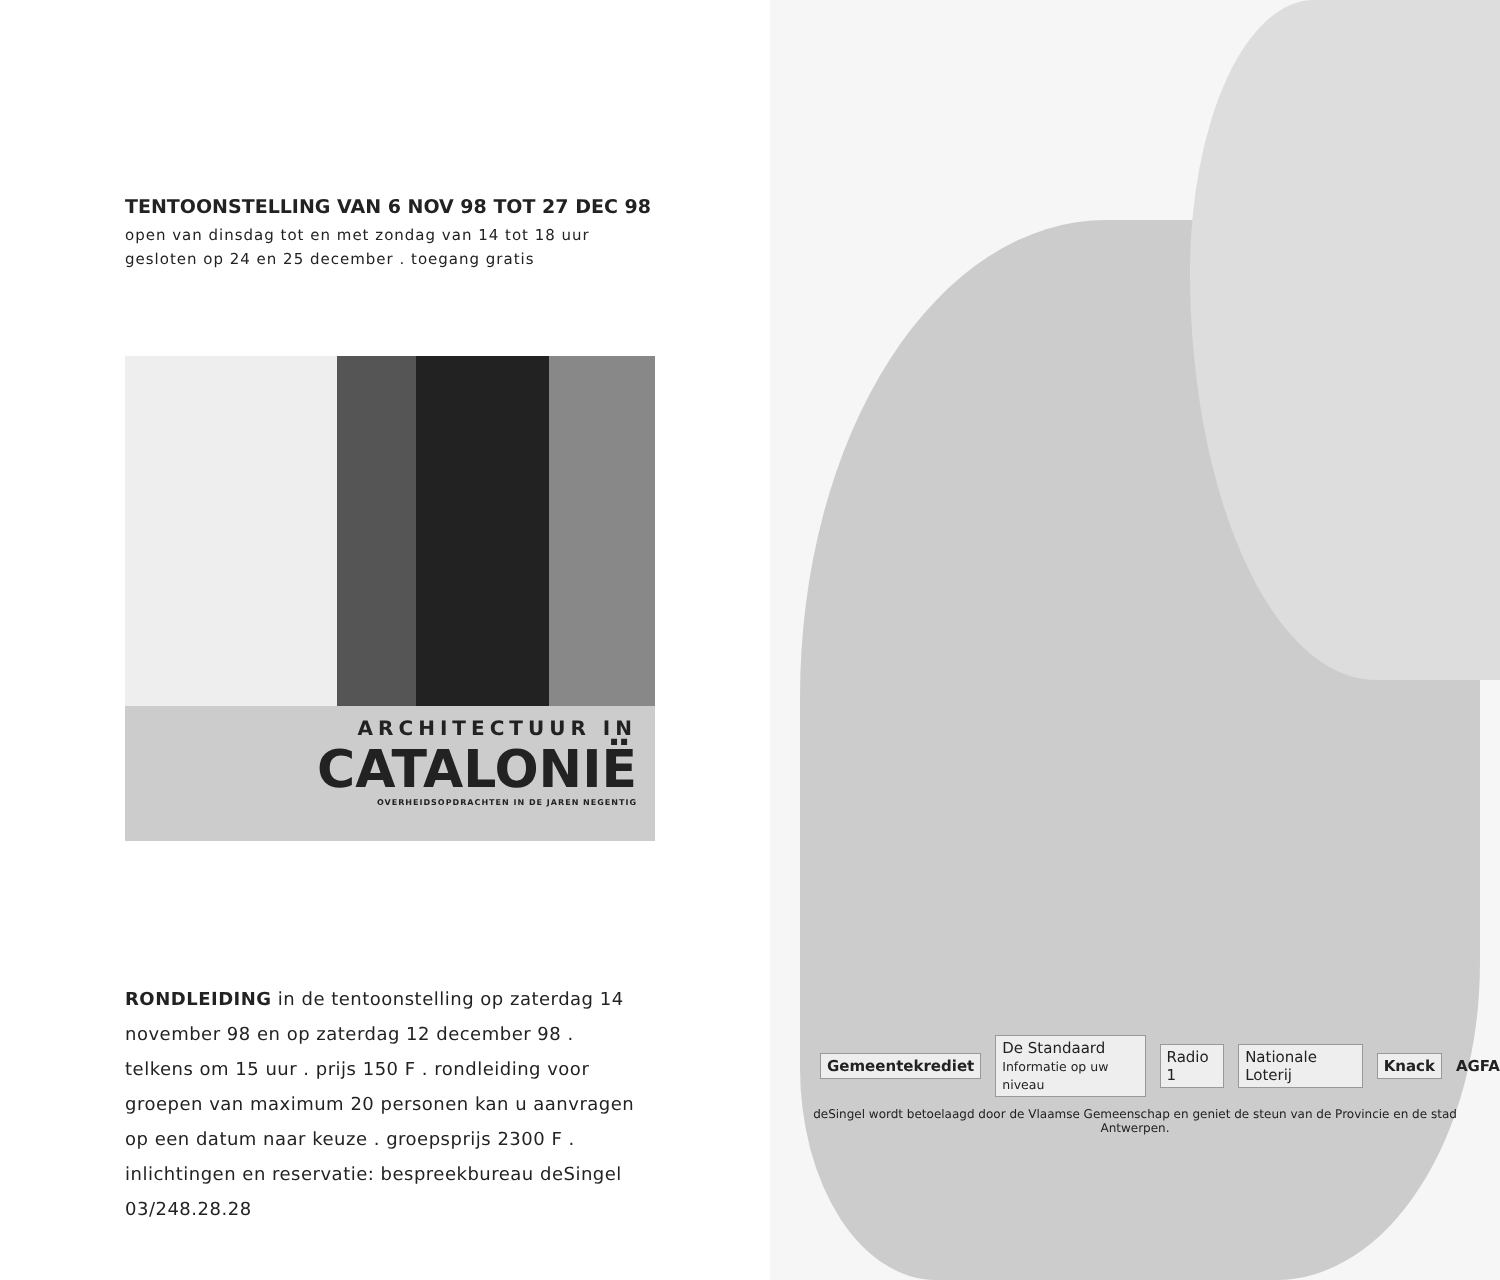TENTOONSTELLING VAN 6 NOV 98 TOT 27 DEC 98
open van dinsdag tot en met zondag van 14 tot 18 uur
gesloten op 24 en 25 december . toegang gratis
ARCHITECTUUR IN
CATALONIË
OVERHEIDSOPDRACHTEN IN DE JAREN NEGENTIG
RONDLEIDING in de tentoonstelling op zaterdag 14 november 98 en op zaterdag 12 december 98 . telkens om 15 uur . prijs 150 F . rondleiding voor groepen van maximum 20 personen kan u aanvragen op een datum naar keuze . groepsprijs 2300 F . inlichtingen en reservatie: bespreekbureau deSingel 03/248.28.28
Gemeentekrediet De Standaard
Informatie op uw niveau Radio 1 Nationale Loterij Knack AGFA
deSingel wordt betoelaagd door de Vlaamse Gemeenschap en geniet de steun van de Provincie en de stad Antwerpen.